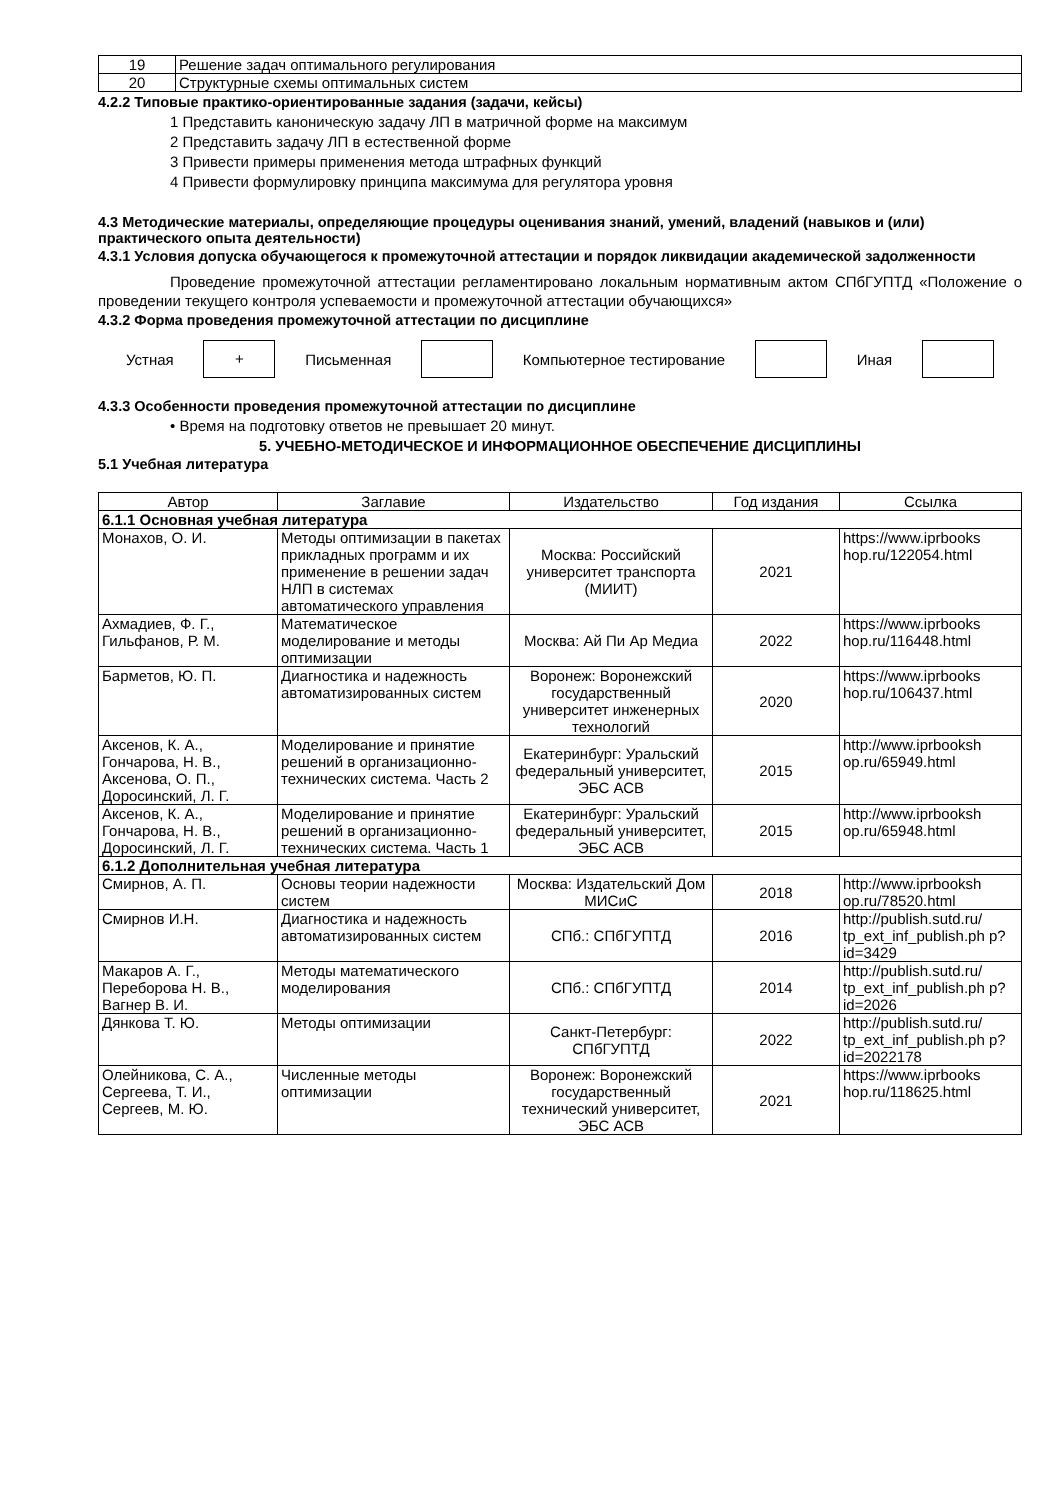| 19 | Решение задач оптимального регулирования |
| 20 | Структурные схемы оптимальных систем |
4.2.2 Типовые практико-ориентированные задания (задачи, кейсы)
1 Представить каноническую задачу ЛП в матричной форме на максимум
2 Представить задачу ЛП в естественной форме
3 Привести примеры применения метода штрафных функций
4 Привести формулировку принципа максимума для регулятора уровня
4.3 Методические материалы, определяющие процедуры оценивания знаний, умений, владений (навыков и (или) практического опыта деятельности)
4.3.1 Условия допуска обучающегося к промежуточной аттестации и порядок ликвидации академической задолженности
Проведение промежуточной аттестации регламентировано локальным нормативным актом СПбГУПТД «Положение о проведении текущего контроля успеваемости и промежуточной аттестации обучающихся»
4.3.2 Форма проведения промежуточной аттестации по дисциплине
Устная + Письменная Компьютерное тестирование Иная
4.3.3 Особенности проведения промежуточной аттестации по дисциплине
• Время на подготовку ответов не превышает 20 минут.
5. УЧЕБНО-МЕТОДИЧЕСКОЕ И ИНФОРМАЦИОННОЕ ОБЕСПЕЧЕНИЕ ДИСЦИПЛИНЫ
5.1 Учебная литература
| Автор | Заглавие | Издательство | Год издания | Ссылка |
| --- | --- | --- | --- | --- |
| 6.1.1 Основная учебная литература | | | | |
| Монахов, О. И. | Методы оптимизации в пакетах прикладных программ и их применение в решении задач НЛП в системах автоматического управления | Москва: Российский университет транспорта (МИИТ) | 2021 | https://www.iprbooks hop.ru/122054.html |
| Ахмадиев, Ф. Г., Гильфанов, Р. М. | Математическое моделирование и методы оптимизации | Москва: Ай Пи Ар Медиа | 2022 | https://www.iprbooks hop.ru/116448.html |
| Барметов, Ю. П. | Диагностика и надежность автоматизированных систем | Воронеж: Воронежский государственный университет инженерных технологий | 2020 | https://www.iprbooks hop.ru/106437.html |
| Аксенов, К. А., Гончарова, Н. В., Аксенова, О. П., Доросинский, Л. Г. | Моделирование и принятие решений в организационно-технических система. Часть 2 | Екатеринбург: Уральский федеральный университет, ЭБС АСВ | 2015 | http://www.iprbooksh op.ru/65949.html |
| Аксенов, К. А., Гончарова, Н. В., Доросинский, Л. Г. | Моделирование и принятие решений в организационно-технических система. Часть 1 | Екатеринбург: Уральский федеральный университет, ЭБС АСВ | 2015 | http://www.iprbooksh op.ru/65948.html |
| 6.1.2 Дополнительная учебная литература | | | | |
| Смирнов, А. П. | Основы теории надежности систем | Москва: Издательский Дом МИСиС | 2018 | http://www.iprbooksh op.ru/78520.html |
| Смирнов И.Н. | Диагностика и надежность автоматизированных систем | СПб.: СПбГУПТД | 2016 | http://publish.sutd.ru/ tp_ext_inf_publish.ph p?id=3429 |
| Макаров А. Г., Переборова Н. В., Вагнер В. И. | Методы математического моделирования | СПб.: СПбГУПТД | 2014 | http://publish.sutd.ru/ tp_ext_inf_publish.ph p?id=2026 |
| Дянкова Т. Ю. | Методы оптимизации | Санкт-Петербург: СПбГУПТД | 2022 | http://publish.sutd.ru/ tp_ext_inf_publish.ph p?id=2022178 |
| Олейникова, С. А., Сергеева, Т. И., Сергеев, М. Ю. | Численные методы оптимизации | Воронеж: Воронежский государственный технический университет, ЭБС АСВ | 2021 | https://www.iprbooks hop.ru/118625.html |